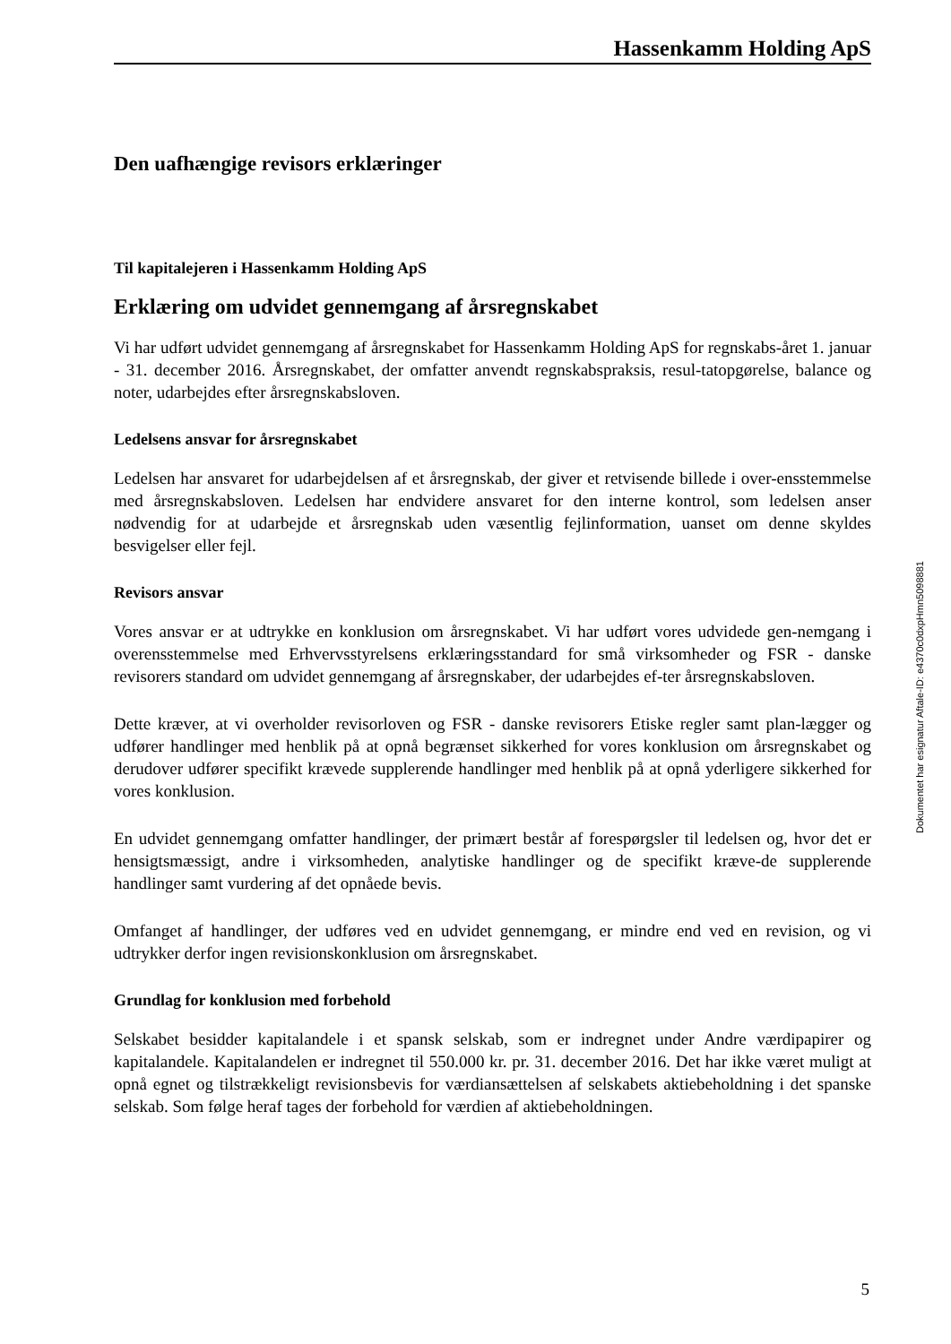Hassenkamm Holding ApS
Den uafhængige revisors erklæringer
Til kapitalejeren i Hassenkamm Holding ApS
Erklæring om udvidet gennemgang af årsregnskabet
Vi har udført udvidet gennemgang af årsregnskabet for Hassenkamm Holding ApS for regnskabs-året 1. januar - 31. december 2016. Årsregnskabet, der omfatter anvendt regnskabspraksis, resul-tatopgørelse, balance og noter, udarbejdes efter årsregnskabsloven.
Ledelsens ansvar for årsregnskabet
Ledelsen har ansvaret for udarbejdelsen af et årsregnskab, der giver et retvisende billede i over-ensstemmelse med årsregnskabsloven. Ledelsen har endvidere ansvaret for den interne kontrol, som ledelsen anser nødvendig for at udarbejde et årsregnskab uden væsentlig fejlinformation, uanset om denne skyldes besvigelser eller fejl.
Revisors ansvar
Vores ansvar er at udtrykke en konklusion om årsregnskabet. Vi har udført vores udvidede gen-nemgang i overensstemmelse med Erhvervsstyrelsens erklæringsstandard for små virksomheder og FSR - danske revisorers standard om udvidet gennemgang af årsregnskaber, der udarbejdes ef-ter årsregnskabsloven.
Dette kræver, at vi overholder revisorloven og FSR - danske revisorers Etiske regler samt plan-lægger og udfører handlinger med henblik på at opnå begrænset sikkerhed for vores konklusion om årsregnskabet og derudover udfører specifikt krævede supplerende handlinger med henblik på at opnå yderligere sikkerhed for vores konklusion.
En udvidet gennemgang omfatter handlinger, der primært består af forespørgsler til ledelsen og, hvor det er hensigtsmæssigt, andre i virksomheden, analytiske handlinger og de specifikt kræve-de supplerende handlinger samt vurdering af det opnåede bevis.
Omfanget af handlinger, der udføres ved en udvidet gennemgang, er mindre end ved en revision, og vi udtrykker derfor ingen revisionskonklusion om årsregnskabet.
Grundlag for konklusion med forbehold
Selskabet besidder kapitalandele i et spansk selskab, som er indregnet under Andre værdipapirer og kapitalandele. Kapitalandelen er indregnet til 550.000 kr. pr. 31. december 2016. Det har ikke været muligt at opnå egnet og tilstrækkeligt revisionsbevis for værdiansættelsen af selskabets aktiebeholdning i det spanske selskab. Som følge heraf tages der forbehold for værdien af aktiebeholdningen.
Dokumentet har esignatur Aftale-ID: e4370c0dxpHmn5098881
5